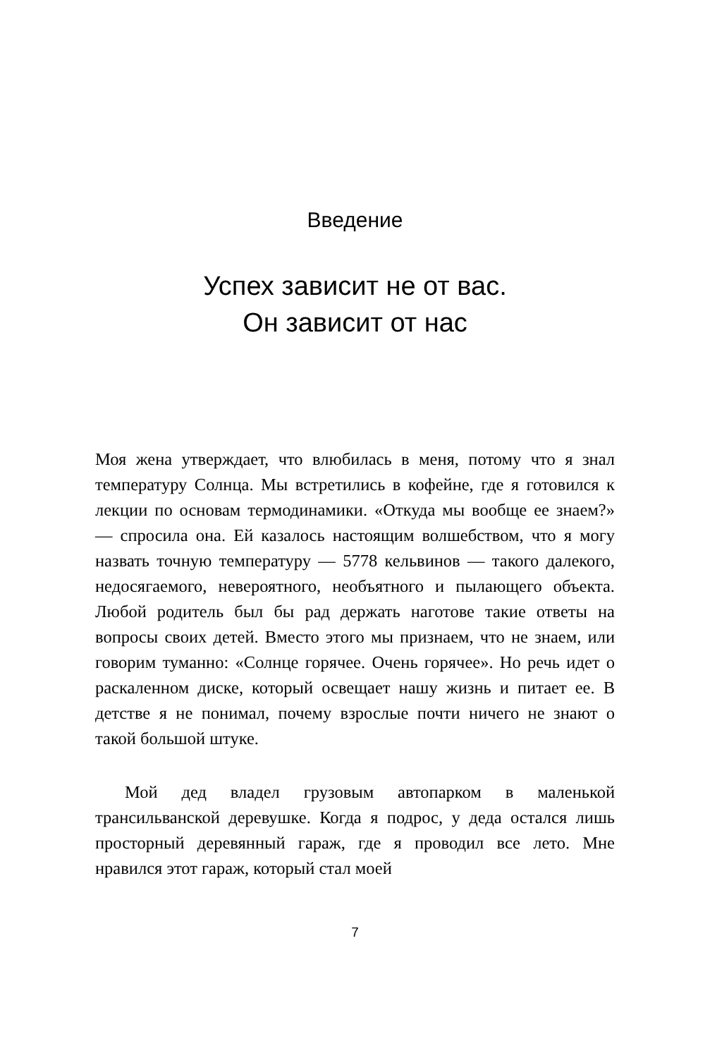Введение
Успех зависит не от вас.
Он зависит от нас
Моя жена утверждает, что влюбилась в меня, потому что я знал температуру Солнца. Мы встретились в кофейне, где я готовился к лекции по основам термодинамики. «Откуда мы вообще ее знаем?» — спросила она. Ей казалось настоящим волшебством, что я могу назвать точную температуру — 5778 кельвинов — такого далекого, недосягаемого, невероятного, необъятного и пылающего объекта. Любой родитель был бы рад держать наготове такие ответы на вопросы своих детей. Вместо этого мы признаем, что не знаем, или говорим туманно: «Солнце горячее. Очень горячее». Но речь идет о раскаленном диске, который освещает нашу жизнь и питает ее. В детстве я не понимал, почему взрослые почти ничего не знают о такой большой штуке.
Мой дед владел грузовым автопарком в маленькой трансильванской деревушке. Когда я подрос, у деда остался лишь просторный деревянный гараж, где я проводил все лето. Мне нравился этот гараж, который стал моей
7